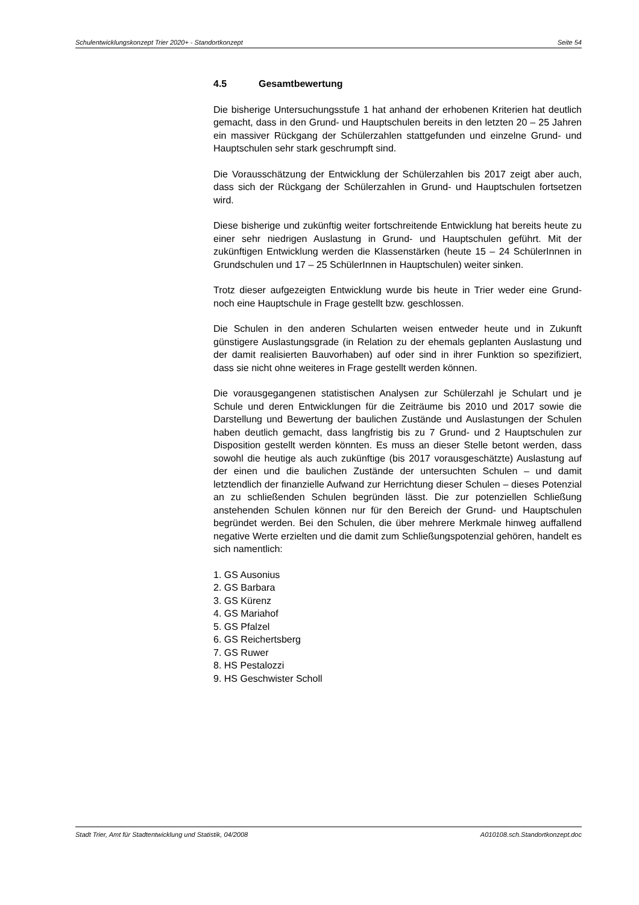Schulentwicklungskonzept Trier 2020+ - Standortkonzept Seite 54
4.5 Gesamtbewertung
Die bisherige Untersuchungsstufe 1 hat anhand der erhobenen Kriterien hat deutlich gemacht, dass in den Grund- und Hauptschulen bereits in den letzten 20 – 25 Jahren ein massiver Rückgang der Schülerzahlen stattgefunden und einzelne Grund- und Hauptschulen sehr stark geschrumpft sind.
Die Vorausschätzung der Entwicklung der Schülerzahlen bis 2017 zeigt aber auch, dass sich der Rückgang der Schülerzahlen in Grund- und Hauptschulen fortsetzen wird.
Diese bisherige und zukünftig weiter fortschreitende Entwicklung hat bereits heute zu einer sehr niedrigen Auslastung in Grund- und Hauptschulen geführt. Mit der zukünftigen Entwicklung werden die Klassenstärken (heute 15 – 24 SchülerInnen in Grundschulen und 17 – 25 SchülerInnen in Hauptschulen) weiter sinken.
Trotz dieser aufgezeigten Entwicklung wurde bis heute in Trier weder eine Grund- noch eine Hauptschule in Frage gestellt bzw. geschlossen.
Die Schulen in den anderen Schularten weisen entweder heute und in Zukunft günstigere Auslastungsgrade (in Relation zu der ehemals geplanten Auslastung und der damit realisierten Bauvorhaben) auf oder sind in ihrer Funktion so spezifiziert, dass sie nicht ohne weiteres in Frage gestellt werden können.
Die vorausgegangenen statistischen Analysen zur Schülerzahl je Schulart und je Schule und deren Entwicklungen für die Zeiträume bis 2010 und 2017 sowie die Darstellung und Bewertung der baulichen Zustände und Auslastungen der Schulen haben deutlich gemacht, dass langfristig bis zu 7 Grund- und 2 Hauptschulen zur Disposition gestellt werden könnten. Es muss an dieser Stelle betont werden, dass sowohl die heutige als auch zukünftige (bis 2017 vorausgeschätzte) Auslastung auf der einen und die baulichen Zustände der untersuchten Schulen – und damit letztendlich der finanzielle Aufwand zur Herrichtung dieser Schulen – dieses Potenzial an zu schließenden Schulen begründen lässt. Die zur potenziellen Schließung anstehenden Schulen können nur für den Bereich der Grund- und Hauptschulen begründet werden. Bei den Schulen, die über mehrere Merkmale hinweg auffallend negative Werte erzielten und die damit zum Schließungspotenzial gehören, handelt es sich namentlich:
1. GS Ausonius
2. GS Barbara
3. GS Kürenz
4. GS Mariahof
5. GS Pfalzel
6. GS Reichertsberg
7. GS Ruwer
8. HS Pestalozzi
9. HS Geschwister Scholl
Stadt Trier, Amt für Stadtentwicklung und Statistik, 04/2008 A010108.sch.Standortkonzept.doc